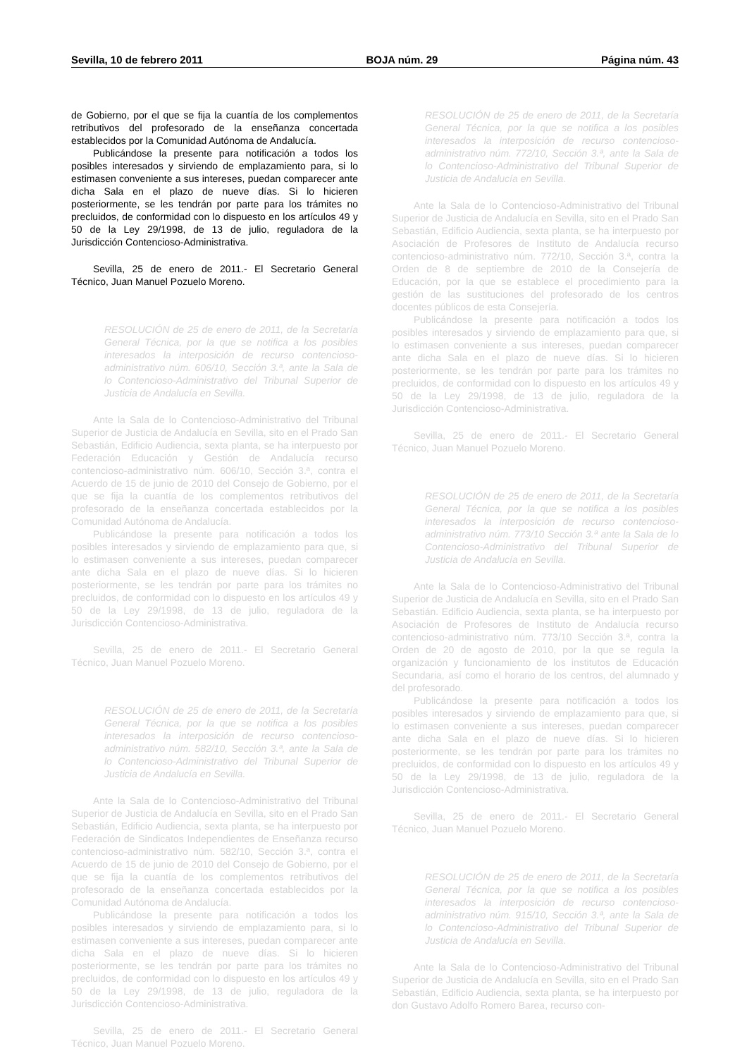Sevilla, 10 de febrero 2011 BOJA núm. 29 Página núm. 43
de Gobierno, por el que se fija la cuantía de los complementos retributivos del profesorado de la enseñanza concertada establecidos por la Comunidad Autónoma de Andalucía.
Publicándose la presente para notificación a todos los posibles interesados y sirviendo de emplazamiento para, si lo estimasen conveniente a sus intereses, puedan comparecer ante dicha Sala en el plazo de nueve días. Si lo hicieren posteriormente, se les tendrán por parte para los trámites no precluidos, de conformidad con lo dispuesto en los artículos 49 y 50 de la Ley 29/1998, de 13 de julio, reguladora de la Jurisdicción Contencioso-Administrativa.
Sevilla, 25 de enero de 2011.- El Secretario General Técnico, Juan Manuel Pozuelo Moreno.
RESOLUCIÓN de 25 de enero de 2011, de la Secretaría General Técnica, por la que se notifica a los posibles interesados la interposición de recurso contencioso-administrativo núm. 606/10, Sección 3.ª, ante la Sala de lo Contencioso-Administrativo del Tribunal Superior de Justicia de Andalucía en Sevilla.
Ante la Sala de lo Contencioso-Administrativo del Tribunal Superior de Justicia de Andalucía en Sevilla, sito en el Prado San Sebastián, Edificio Audiencia, sexta planta, se ha interpuesto por Federación Educación y Gestión de Andalucía recurso contencioso-administrativo núm. 606/10, Sección 3.ª, contra el Acuerdo de 15 de junio de 2010 del Consejo de Gobierno, por el que se fija la cuantía de los complementos retributivos del profesorado de la enseñanza concertada establecidos por la Comunidad Autónoma de Andalucía.
Publicándose la presente para notificación a todos los posibles interesados y sirviendo de emplazamiento para que, si lo estimasen conveniente a sus intereses, puedan comparecer ante dicha Sala en el plazo de nueve días. Si lo hicieren posteriormente, se les tendrán por parte para los trámites no precluidos, de conformidad con lo dispuesto en los artículos 49 y 50 de la Ley 29/1998, de 13 de julio, reguladora de la Jurisdicción Contencioso-Administrativa.
Sevilla, 25 de enero de 2011.- El Secretario General Técnico, Juan Manuel Pozuelo Moreno.
RESOLUCIÓN de 25 de enero de 2011, de la Secretaría General Técnica, por la que se notifica a los posibles interesados la interposición de recurso contencioso-administrativo núm. 582/10, Sección 3.ª, ante la Sala de lo Contencioso-Administrativo del Tribunal Superior de Justicia de Andalucía en Sevilla.
Ante la Sala de lo Contencioso-Administrativo del Tribunal Superior de Justicia de Andalucía en Sevilla, sito en el Prado San Sebastián, Edificio Audiencia, sexta planta, se ha interpuesto por Federación de Sindicatos Independientes de Enseñanza recurso contencioso-administrativo núm. 582/10, Sección 3.ª, contra el Acuerdo de 15 de junio de 2010 del Consejo de Gobierno, por el que se fija la cuantía de los complementos retributivos del profesorado de la enseñanza concertada establecidos por la Comunidad Autónoma de Andalucía.
Publicándose la presente para notificación a todos los posibles interesados y sirviendo de emplazamiento para, si lo estimasen conveniente a sus intereses, puedan comparecer ante dicha Sala en el plazo de nueve días. Si lo hicieren posteriormente, se les tendrán por parte para los trámites no precluidos, de conformidad con lo dispuesto en los artículos 49 y 50 de la Ley 29/1998, de 13 de julio, reguladora de la Jurisdicción Contencioso-Administrativa.
Sevilla, 25 de enero de 2011.- El Secretario General Técnico, Juan Manuel Pozuelo Moreno.
RESOLUCIÓN de 25 de enero de 2011, de la Secretaría General Técnica, por la que se notifica a los posibles interesados la interposición de recurso contencioso-administrativo núm. 772/10, Sección 3.ª, ante la Sala de lo Contencioso-Administrativo del Tribunal Superior de Justicia de Andalucía en Sevilla.
Ante la Sala de lo Contencioso-Administrativo del Tribunal Superior de Justicia de Andalucía en Sevilla, sito en el Prado San Sebastián, Edificio Audiencia, sexta planta, se ha interpuesto por Asociación de Profesores de Instituto de Andalucía recurso contencioso-administrativo núm. 772/10, Sección 3.ª, contra la Orden de 8 de septiembre de 2010 de la Consejería de Educación, por la que se establece el procedimiento para la gestión de las sustituciones del profesorado de los centros docentes públicos de esta Consejería.
Publicándose la presente para notificación a todos los posibles interesados y sirviendo de emplazamiento para que, si lo estimasen conveniente a sus intereses, puedan comparecer ante dicha Sala en el plazo de nueve días. Si lo hicieren posteriormente, se les tendrán por parte para los trámites no precluidos, de conformidad con lo dispuesto en los artículos 49 y 50 de la Ley 29/1998, de 13 de julio, reguladora de la Jurisdicción Contencioso-Administrativa.
Sevilla, 25 de enero de 2011.- El Secretario General Técnico, Juan Manuel Pozuelo Moreno.
RESOLUCIÓN de 25 de enero de 2011, de la Secretaría General Técnica, por la que se notifica a los posibles interesados la interposición de recurso contencioso-administrativo núm. 773/10 Sección 3.ª ante la Sala de lo Contencioso-Administrativo del Tribunal Superior de Justicia de Andalucía en Sevilla.
Ante la Sala de lo Contencioso-Administrativo del Tribunal Superior de Justicia de Andalucía en Sevilla, sito en el Prado San Sebastián. Edificio Audiencia, sexta planta, se ha interpuesto por Asociación de Profesores de Instituto de Andalucía recurso contencioso-administrativo núm. 773/10 Sección 3.ª, contra la Orden de 20 de agosto de 2010, por la que se regula la organización y funcionamiento de los institutos de Educación Secundaria, así como el horario de los centros, del alumnado y del profesorado.
Publicándose la presente para notificación a todos los posibles interesados y sirviendo de emplazamiento para que, si lo estimasen conveniente a sus intereses, puedan comparecer ante dicha Sala en el plazo de nueve días. Si lo hicieren posteriormente, se les tendrán por parte para los trámites no precluidos, de conformidad con lo dispuesto en los artículos 49 y 50 de la Ley 29/1998, de 13 de julio, reguladora de la Jurisdicción Contencioso-Administrativa.
Sevilla, 25 de enero de 2011.- El Secretario General Técnico, Juan Manuel Pozuelo Moreno.
RESOLUCIÓN de 25 de enero de 2011, de la Secretaría General Técnica, por la que se notifica a los posibles interesados la interposición de recurso contencioso-administrativo núm. 915/10, Sección 3.ª, ante la Sala de lo Contencioso-Administrativo del Tribunal Superior de Justicia de Andalucía en Sevilla.
Ante la Sala de lo Contencioso-Administrativo del Tribunal Superior de Justicia de Andalucía en Sevilla, sito en el Prado San Sebastián, Edificio Audiencia, sexta planta, se ha interpuesto por don Gustavo Adolfo Romero Barea, recurso con-